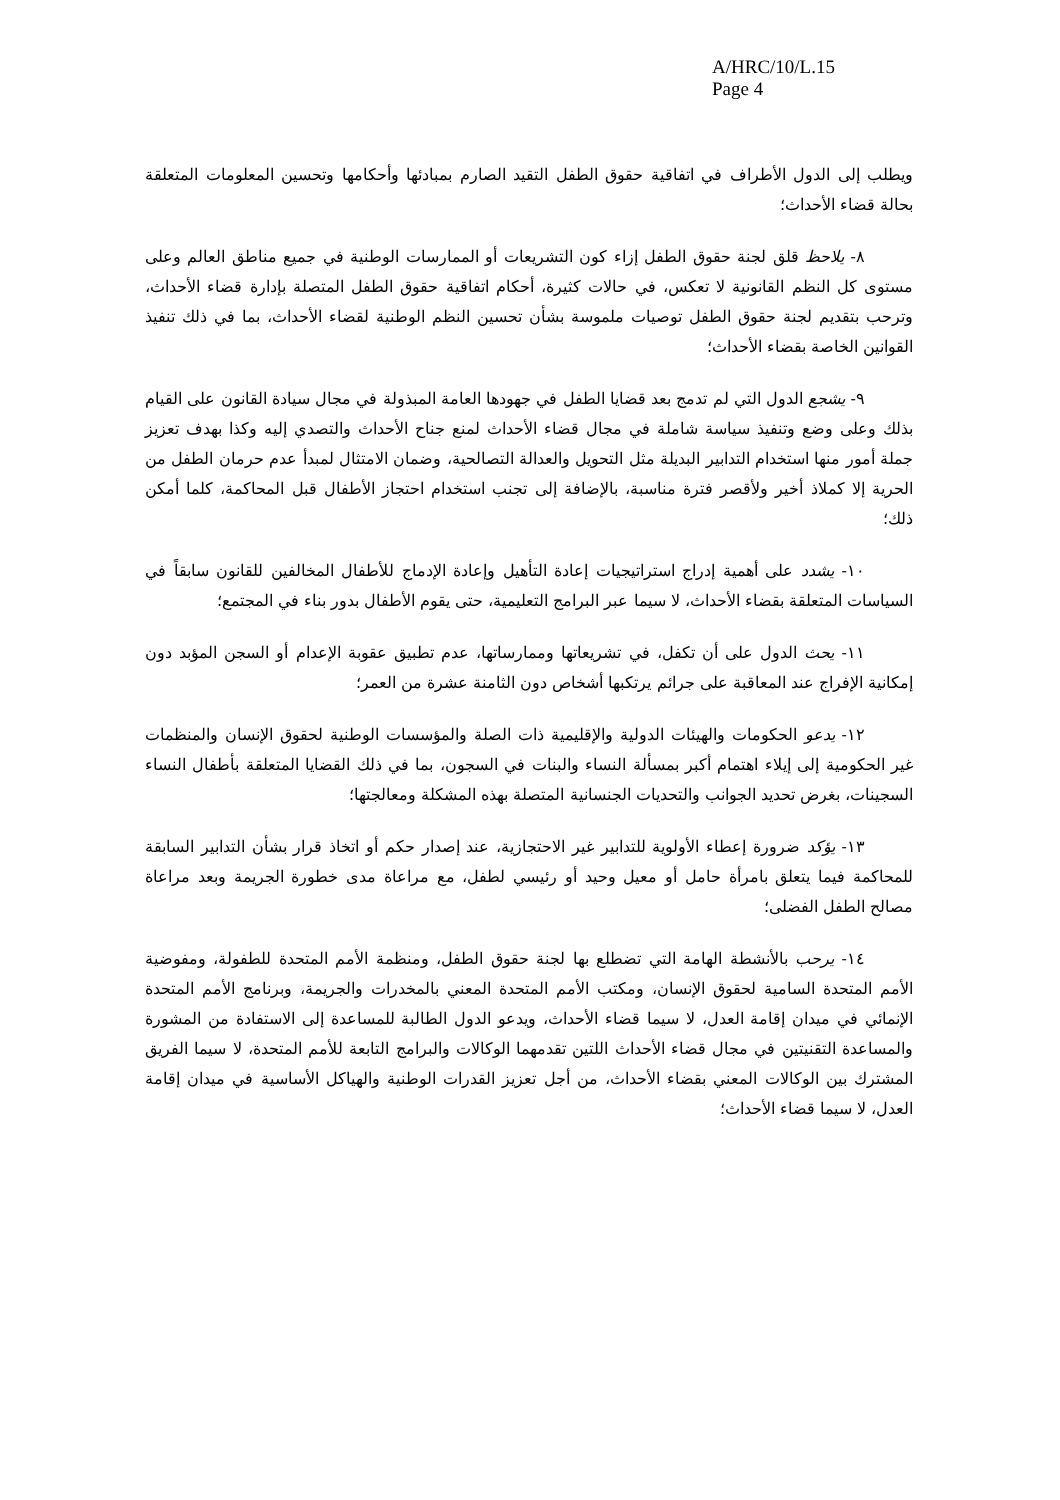A/HRC/10/L.15
Page 4
ويطلب إلى الدول الأطراف في اتفاقية حقوق الطفل التقيد الصارم بمبادئها وأحكامها وتحسين المعلومات المتعلقة بحالة قضاء الأحداث؛
٨- يلاحظ قلق لجنة حقوق الطفل إزاء كون التشريعات أو الممارسات الوطنية في جميع مناطق العالم وعلى مستوى كل النظم القانونية لا تعكس، في حالات كثيرة، أحكام اتفاقية حقوق الطفل المتصلة بإدارة قضاء الأحداث، وترحب بتقديم لجنة حقوق الطفل توصيات ملموسة بشأن تحسين النظم الوطنية لقضاء الأحداث، بما في ذلك تنفيذ القوانين الخاصة بقضاء الأحداث؛
٩- يشجع الدول التي لم تدمج بعد قضايا الطفل في جهودها العامة المبذولة في مجال سيادة القانون على القيام بذلك وعلى وضع وتنفيذ سياسة شاملة في مجال قضاء الأحداث لمنع جناح الأحداث والتصدي إليه وكذا بهدف تعزيز جملة أمور منها استخدام التدابير البديلة مثل التحويل والعدالة التصالحية، وضمان الامتثال لمبدأ عدم حرمان الطفل من الحرية إلا كملاذ أخير ولأقصر فترة مناسبة، بالإضافة إلى تجنب استخدام احتجاز الأطفال قبل المحاكمة، كلما أمكن ذلك؛
١٠- يشدد على أهمية إدراج استراتيجيات إعادة التأهيل وإعادة الإدماج للأطفال المخالفين للقانون سابقاً في السياسات المتعلقة بقضاء الأحداث، لا سيما عبر البرامج التعليمية، حتى يقوم الأطفال بدور بناء في المجتمع؛
١١- يحث الدول على أن تكفل، في تشريعاتها وممارساتها، عدم تطبيق عقوبة الإعدام أو السجن المؤبد دون إمكانية الإفراج عند المعاقبة على جرائم يرتكبها أشخاص دون الثامنة عشرة من العمر؛
١٢- يدعو الحكومات والهيئات الدولية والإقليمية ذات الصلة والمؤسسات الوطنية لحقوق الإنسان والمنظمات غير الحكومية إلى إيلاء اهتمام أكبر بمسألة النساء والبنات في السجون، بما في ذلك القضايا المتعلقة بأطفال النساء السجينات، بغرض تحديد الجوانب والتحديات الجنسانية المتصلة بهذه المشكلة ومعالجتها؛
١٣- يؤكد ضرورة إعطاء الأولوية للتدابير غير الاحتجازية، عند إصدار حكم أو اتخاذ قرار بشأن التدابير السابقة للمحاكمة فيما يتعلق بامرأة حامل أو معيل وحيد أو رئيسي لطفل، مع مراعاة مدى خطورة الجريمة وبعد مراعاة مصالح الطفل الفضلى؛
١٤- يرحب بالأنشطة الهامة التي تضطلع بها لجنة حقوق الطفل، ومنظمة الأمم المتحدة للطفولة، ومفوضية الأمم المتحدة السامية لحقوق الإنسان، ومكتب الأمم المتحدة المعني بالمخدرات والجريمة، وبرنامج الأمم المتحدة الإنمائي في ميدان إقامة العدل، لا سيما قضاء الأحداث، ويدعو الدول الطالبة للمساعدة إلى الاستفادة من المشورة والمساعدة التقنيتين في مجال قضاء الأحداث اللتين تقدمهما الوكالات والبرامج التابعة للأمم المتحدة، لا سيما الفريق المشترك بين الوكالات المعني بقضاء الأحداث، من أجل تعزيز القدرات الوطنية والهياكل الأساسية في ميدان إقامة العدل، لا سيما قضاء الأحداث؛